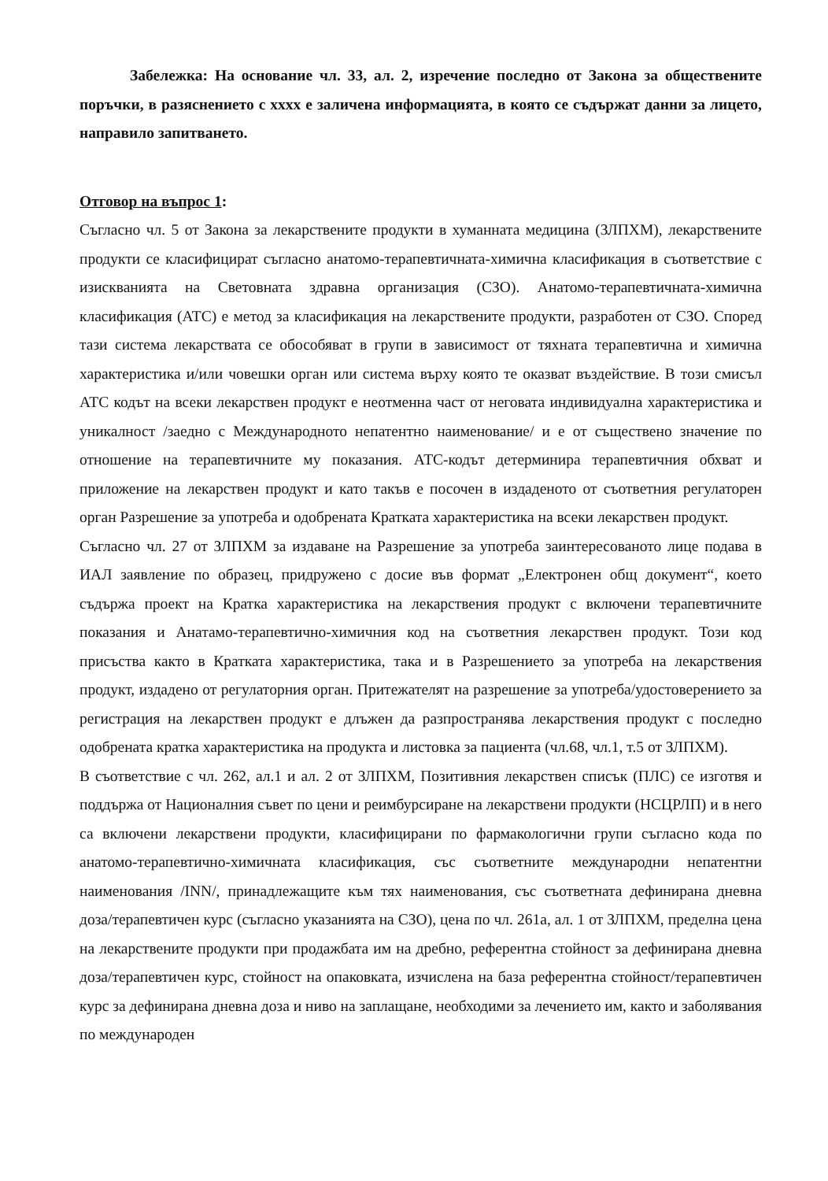Забележка: На основание чл. 33, ал. 2, изречение последно от Закона за обществените поръчки, в разяснението с хххх е заличена информацията, в която се съдържат данни за лицето, направило запитването.
Отговор на въпрос 1:
Съгласно чл. 5 от Закона за лекарствените продукти в хуманната медицина (ЗЛПХМ), лекарствените продукти се класифицират съгласно анатомо-терапевтичната-химична класификация в съответствие с изискванията на Световната здравна организация (СЗО). Анатомо-терапевтичната-химична класификация (АТС) е метод за класификация на лекарствените продукти, разработен от СЗО. Според тази система лекарствата се обособяват в групи в зависимост от тяхната терапевтична и химична характеристика и/или човешки орган или система върху която те оказват въздействие. В този смисъл АТС кодът на всеки лекарствен продукт е неотменна част от неговата индивидуална характеристика и уникалност /заедно с Международното непатентно наименование/ и е от съществено значение по отношение на терапевтичните му показания. АТС-кодът детерминира терапевтичния обхват и приложение на лекарствен продукт и като такъв е посочен в издаденото от съответния регулаторен орган Разрешение за употреба и одобрената Кратката характеристика на всеки лекарствен продукт.
Съгласно чл. 27 от ЗЛПХМ за издаване на Разрешение за употреба заинтересованото лице подава в ИАЛ заявление по образец, придружено с досие във формат „Електронен общ документ“, което съдържа проект на Кратка характеристика на лекарствения продукт с включени терапевтичните показания и Анатамо-терапевтично-химичния код на съответния лекарствен продукт. Този код присъства както в Кратката характеристика, така и в Разрешението за употреба на лекарствения продукт, издадено от регулаторния орган. Притежателят на разрешение за употреба/удостоверението за регистрация на лекарствен продукт е длъжен да разпространява лекарствения продукт с последно одобрената кратка характеристика на продукта и листовка за пациента (чл.68, чл.1, т.5 от ЗЛПХМ).
В съответствие с чл. 262, ал.1 и ал. 2 от ЗЛПХМ, Позитивния лекарствен списък (ПЛС) се изготвя и поддържа от Националния съвет по цени и реимбурсиране на лекарствени продукти (НСЦРЛП) и в него са включени лекарствени продукти, класифицирани по фармакологични групи съгласно кода по анатомо-терапевтично-химичната класификация, със съответните международни непатентни наименования /INN/, принадлежащите към тях наименования, със съответната дефинирана дневна доза/терапевтичен курс (съгласно указанията на СЗО), цена по чл. 261а, ал. 1 от ЗЛПХМ, пределна цена на лекарствените продукти при продажбата им на дребно, референтна стойност за дефинирана дневна доза/терапевтичен курс, стойност на опаковката, изчислена на база референтна стойност/терапевтичен курс за дефинирана дневна доза и ниво на заплащане, необходими за лечението им, както и заболявания по международен